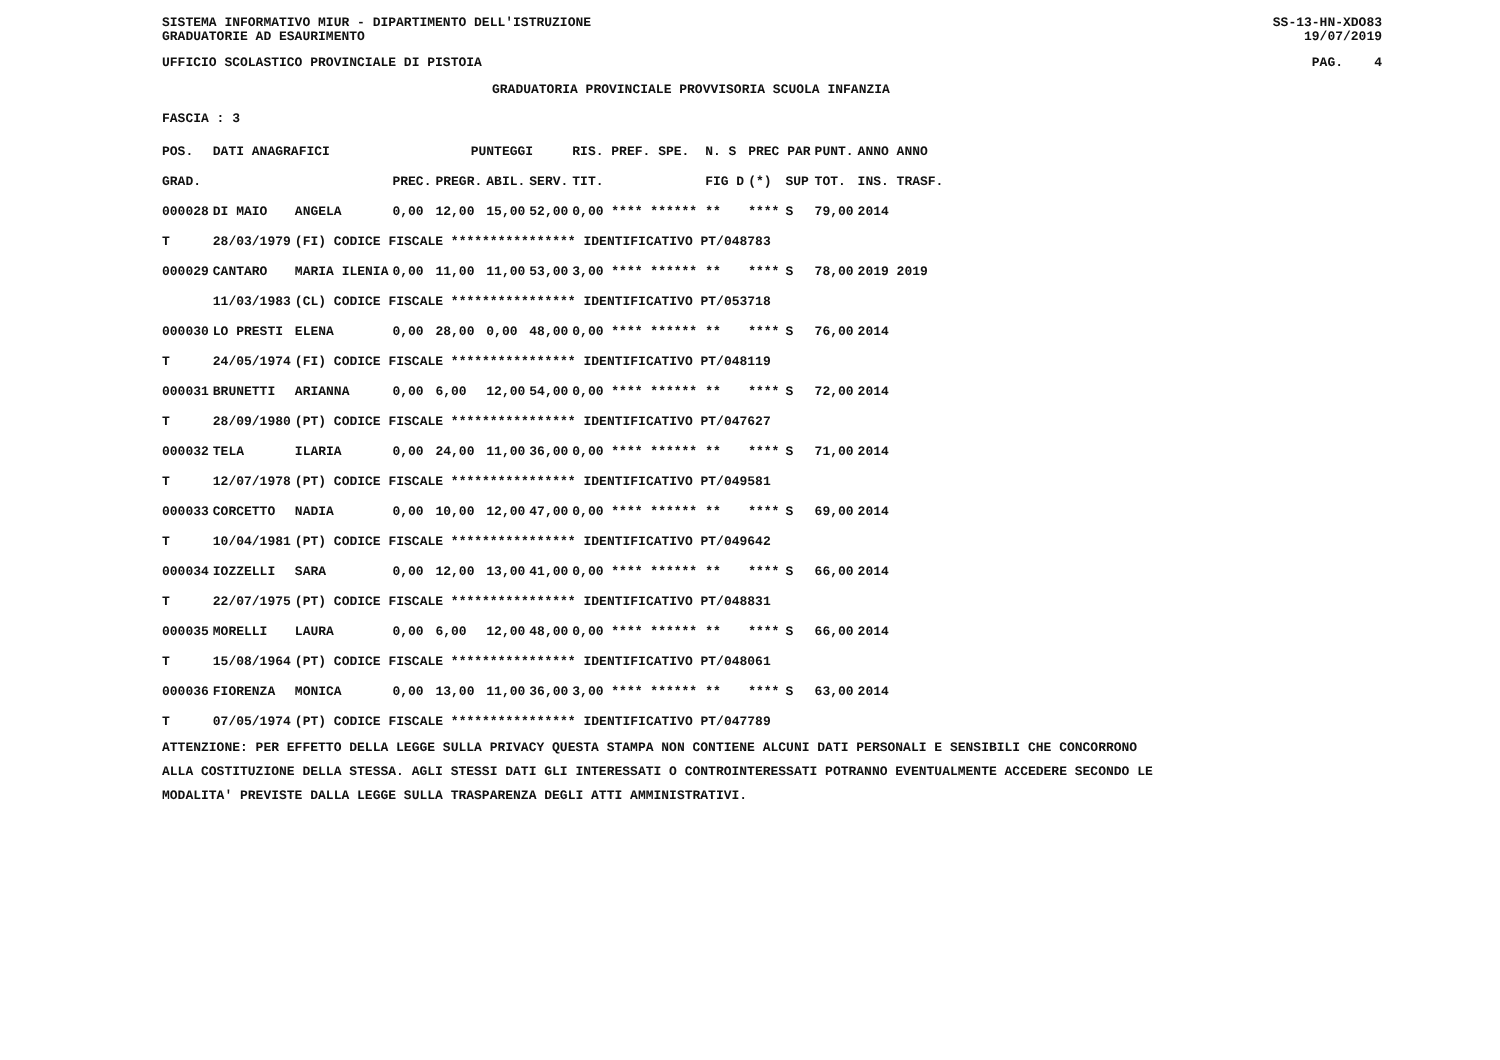SISTEMA INFORMATIVO MIUR - DIPARTIMENTO DELL'ISTRUZIONE SS-13-HN-XDO83
GRADUATORIE AD ESAURIMENTO 19/07/2019
UFFICIO SCOLASTICO PROVINCIALE DI PISTOIA PAG. 4
GRADUATORIA PROVINCIALE PROVVISORIA SCUOLA INFANZIA
FASCIA : 3
| POS. | DATI ANAGRAFICI | | | PUNTEGGI | | | RIS. PREF. SPE. | | N. S | PREC PAR | | PUNT. | ANNO ANNO |
| --- | --- | --- | --- | --- | --- | --- | --- | --- | --- | --- | --- | --- | --- |
| GRAD. | | | PREC. | PREGR. | ABIL. | SERV. | TIT. | | FIG D | (*) | SUP | TOT. | INS. TRASF. |
| 000028 | DI MAIO | ANGELA | 0,00 | 12,00 | 15,00 | 52,00 | 0,00 **** ****** | | ** | **** | S | 79,00 | 2014 |
| T | 28/03/1979 | (FI) CODICE FISCALE **************** IDENTIFICATIVO PT/048783 | | | | | | | | | | | |
| 000029 | CANTARO | MARIA ILENIA | 0,00 | 11,00 | 11,00 | 53,00 | 3,00 **** ****** | | ** | **** | S | 78,00 | 2019 2019 |
| | 11/03/1983 | (CL) CODICE FISCALE **************** IDENTIFICATIVO PT/053718 | | | | | | | | | | | |
| 000030 | LO PRESTI | ELENA | 0,00 | 28,00 | 0,00 | 48,00 | 0,00 **** ****** | | ** | **** | S | 76,00 | 2014 |
| T | 24/05/1974 | (FI) CODICE FISCALE **************** IDENTIFICATIVO PT/048119 | | | | | | | | | | | |
| 000031 | BRUNETTI | ARIANNA | 0,00 | 6,00 | 12,00 | 54,00 | 0,00 **** ****** | | ** | **** | S | 72,00 | 2014 |
| T | 28/09/1980 | (PT) CODICE FISCALE **************** IDENTIFICATIVO PT/047627 | | | | | | | | | | | |
| 000032 | TELA | ILARIA | 0,00 | 24,00 | 11,00 | 36,00 | 0,00 **** ****** | | ** | **** | S | 71,00 | 2014 |
| T | 12/07/1978 | (PT) CODICE FISCALE **************** IDENTIFICATIVO PT/049581 | | | | | | | | | | | |
| 000033 | CORCETTO | NADIA | 0,00 | 10,00 | 12,00 | 47,00 | 0,00 **** ****** | | ** | **** | S | 69,00 | 2014 |
| T | 10/04/1981 | (PT) CODICE FISCALE **************** IDENTIFICATIVO PT/049642 | | | | | | | | | | | |
| 000034 | IOZZELLI | SARA | 0,00 | 12,00 | 13,00 | 41,00 | 0,00 **** ****** | | ** | **** | S | 66,00 | 2014 |
| T | 22/07/1975 | (PT) CODICE FISCALE **************** IDENTIFICATIVO PT/048831 | | | | | | | | | | | |
| 000035 | MORELLI | LAURA | 0,00 | 6,00 | 12,00 | 48,00 | 0,00 **** ****** | | ** | **** | S | 66,00 | 2014 |
| T | 15/08/1964 | (PT) CODICE FISCALE **************** IDENTIFICATIVO PT/048061 | | | | | | | | | | | |
| 000036 | FIORENZA | MONICA | 0,00 | 13,00 | 11,00 | 36,00 | 3,00 **** ****** | | ** | **** | S | 63,00 | 2014 |
| T | 07/05/1974 | (PT) CODICE FISCALE **************** IDENTIFICATIVO PT/047789 | | | | | | | | | | | |
ATTENZIONE: PER EFFETTO DELLA LEGGE SULLA PRIVACY QUESTA STAMPA NON CONTIENE ALCUNI DATI PERSONALI E SENSIBILI CHE CONCORRONO
ALLA COSTITUZIONE DELLA STESSA. AGLI STESSI DATI GLI INTERESSATI O CONTROINTERESSATI POTRANNO EVENTUALMENTE ACCEDERE SECONDO LE
MODALITA' PREVISTE DALLA LEGGE SULLA TRASPARENZA DEGLI ATTI AMMINISTRATIVI.